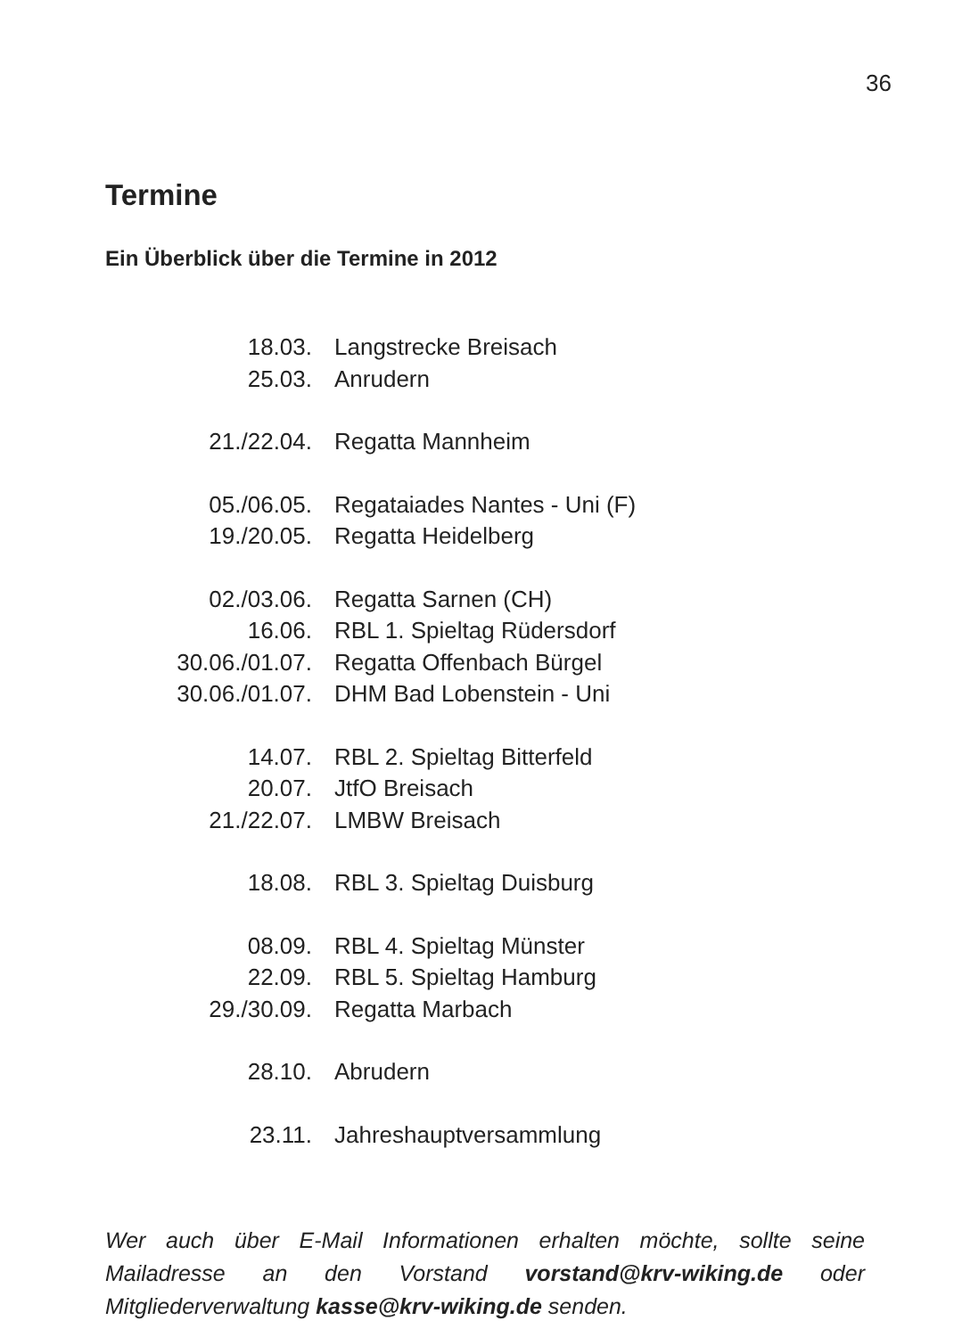36
Termine
Ein Überblick über die Termine in 2012
| 18.03. | Langstrecke Breisach |
| 25.03. | Anrudern |
| 21./22.04. | Regatta Mannheim |
| 05./06.05. | Regataiades Nantes - Uni (F) |
| 19./20.05. | Regatta Heidelberg |
| 02./03.06. | Regatta Sarnen (CH) |
| 16.06. | RBL 1. Spieltag Rüdersdorf |
| 30.06./01.07. | Regatta Offenbach Bürgel |
| 30.06./01.07. | DHM Bad Lobenstein - Uni |
| 14.07. | RBL 2. Spieltag Bitterfeld |
| 20.07. | JtfO Breisach |
| 21./22.07. | LMBW Breisach |
| 18.08. | RBL 3. Spieltag Duisburg |
| 08.09. | RBL 4. Spieltag Münster |
| 22.09. | RBL 5. Spieltag Hamburg |
| 29./30.09. | Regatta Marbach |
| 28.10. | Abrudern |
| 23.11. | Jahreshauptversammlung |
Wer auch über E-Mail Informationen erhalten möchte, sollte seine Mailadresse an den Vorstand vorstand@krv-wiking.de oder Mitgliederverwaltung kasse@krv-wiking.de senden.